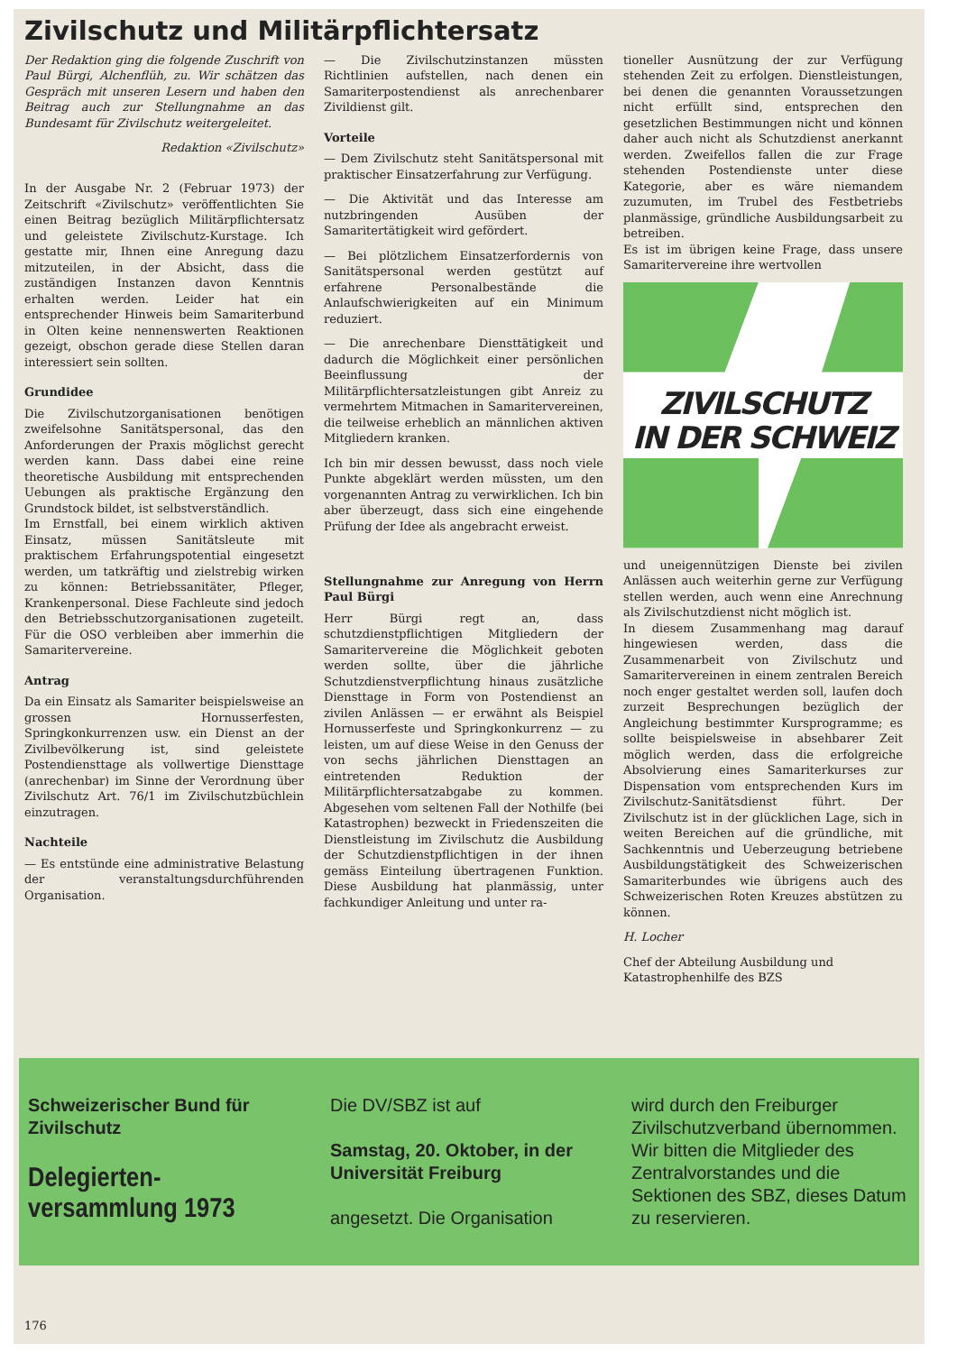Zivilschutz und Militärpflichtersatz
Der Redaktion ging die folgende Zuschrift von Paul Bürgi, Alchenflüh, zu. Wir schätzen das Gespräch mit unseren Lesern und haben den Beitrag auch zur Stellungnahme an das Bundesamt für Zivilschutz weitergeleitet.
Redaktion «Zivilschutz»
In der Ausgabe Nr. 2 (Februar 1973) der Zeitschrift «Zivilschutz» veröffentlichten Sie einen Beitrag bezüglich Militärpflichtersatz und geleistete Zivilschutz-Kurstage. Ich gestatte mir, Ihnen eine Anregung dazu mitzuteilen, in der Absicht, dass die zuständigen Instanzen davon Kenntnis erhalten werden. Leider hat ein entsprechender Hinweis beim Samariterbund in Olten keine nennenswerten Reaktionen gezeigt, obschon gerade diese Stellen daran interessiert sein sollten.
Grundidee
Die Zivilschutzorganisationen benötigen zweifelsohne Sanitätspersonal, das den Anforderungen der Praxis möglichst gerecht werden kann. Dass dabei eine reine theoretische Ausbildung mit entsprechenden Uebungen als praktische Ergänzung den Grundstock bildet, ist selbstverständlich.
Im Ernstfall, bei einem wirklich aktiven Einsatz, müssen Sanitätsleute mit praktischem Erfahrungspotential eingesetzt werden, um tatkräftig und zielstrebig wirken zu können: Betriebssanitäter, Pfleger, Krankenpersonal. Diese Fachleute sind jedoch den Betriebsschutzorganisationen zugeteilt. Für die OSO verbleiben aber immerhin die Samaritervereine.
Antrag
Da ein Einsatz als Samariter beispielsweise an grossen Hornusserfesten, Springkonkurrenzen usw. ein Dienst an der Zivilbevölkerung ist, sind geleistete Postendiensttage als vollwertige Diensttage (anrechenbar) im Sinne der Verordnung über Zivilschutz Art. 76/1 im Zivilschutzbüchlein einzutragen.
Nachteile
— Es entstünde eine administrative Belastung der veranstaltungsdurchführenden Organisation.
— Die Zivilschutzinstanzen müssten Richtlinien aufstellen, nach denen ein Samariterpostendienst als anrechenbarer Zivildienst gilt.
Vorteile
— Dem Zivilschutz steht Sanitätspersonal mit praktischer Einsatzerfahrung zur Verfügung.
— Die Aktivität und das Interesse am nutzbringenden Ausüben der Samaritertätigkeit wird gefördert.
— Bei plötzlichem Einsatzerfordernis von Sanitätspersonal werden gestützt auf erfahrene Personalbestände die Anlaufschwierigkeiten auf ein Minimum reduziert.
— Die anrechenbare Diensttätigkeit und dadurch die Möglichkeit einer persönlichen Beeinflussung der Militärpflichtersatzleistungen gibt Anreiz zu vermehrtem Mitmachen in Samaritervereinen, die teilweise erheblich an männlichen aktiven Mitgliedern kranken.
Ich bin mir dessen bewusst, dass noch viele Punkte abgeklärt werden müssten, um den vorgenannten Antrag zu verwirklichen. Ich bin aber überzeugt, dass sich eine eingehende Prüfung der Idee als angebracht erweist.
Stellungnahme zur Anregung von Herrn Paul Bürgi
Herr Bürgi regt an, dass schutzdienstpflichtigen Mitgliedern der Samaritervereine die Möglichkeit geboten werden sollte, über die jährliche Schutzdienstverpflichtung hinaus zusätzliche Diensttage in Form von Postendienst an zivilen Anlässen — er erwähnt als Beispiel Hornusserfeste und Springkonkurrenz — zu leisten, um auf diese Weise in den Genuss der von sechs jährlichen Diensttagen an eintretenden Reduktion der Militärpflichtersatzabgabe zu kommen. Abgesehen vom seltenen Fall der Nothilfe (bei Katastrophen) bezweckt in Friedenszeiten die Dienstleistung im Zivilschutz die Ausbildung der Schutzdienstpflichtigen in der ihnen gemäss Einteilung übertragenen Funktion. Diese Ausbildung hat planmässig, unter fachkundiger Anleitung und unter ra-
tioneller Ausnützung der zur Verfügung stehenden Zeit zu erfolgen. Dienstleistungen, bei denen die genannten Voraussetzungen nicht erfüllt sind, entsprechen den gesetzlichen Bestimmungen nicht und können daher auch nicht als Schutzdienst anerkannt werden. Zweifellos fallen die zur Frage stehenden Postendienste unter diese Kategorie, aber es wäre niemandem zuzumuten, im Trubel des Festbetriebs planmässige, gründliche Ausbildungsarbeit zu betreiben.
Es ist im übrigen keine Frage, dass unsere Samaritervereine ihre wertvollen
ZIVILSCHUTZ
IN DER SCHWEIZ
und uneigennützigen Dienste bei zivilen Anlässen auch weiterhin gerne zur Verfügung stellen werden, auch wenn eine Anrechnung als Zivilschutzdienst nicht möglich ist.
In diesem Zusammenhang mag darauf hingewiesen werden, dass die Zusammenarbeit von Zivilschutz und Samaritervereinen in einem zentralen Bereich noch enger gestaltet werden soll, laufen doch zurzeit Besprechungen bezüglich der Angleichung bestimmter Kursprogramme; es sollte beispielsweise in absehbarer Zeit möglich werden, dass die erfolgreiche Absolvierung eines Samariterkurses zur Dispensation vom entsprechenden Kurs im Zivilschutz-Sanitätsdienst führt. Der Zivilschutz ist in der glücklichen Lage, sich in weiten Bereichen auf die gründliche, mit Sachkenntnis und Ueberzeugung betriebene Ausbildungstätigkeit des Schweizerischen Samariterbundes wie übrigens auch des Schweizerischen Roten Kreuzes abstützen zu können.
H. Locher
Chef der Abteilung Ausbildung und Katastrophenhilfe des BZS
Schweizerischer Bund für Zivilschutz
Delegierten-
versammlung 1973
Die DV/SBZ ist auf
Samstag, 20. Oktober, in der Universität Freiburg
angesetzt. Die Organisation
wird durch den Freiburger Zivilschutzverband übernommen. Wir bitten die Mitglieder des Zentralvorstandes und die Sektionen des SBZ, dieses Datum zu reservieren.
176